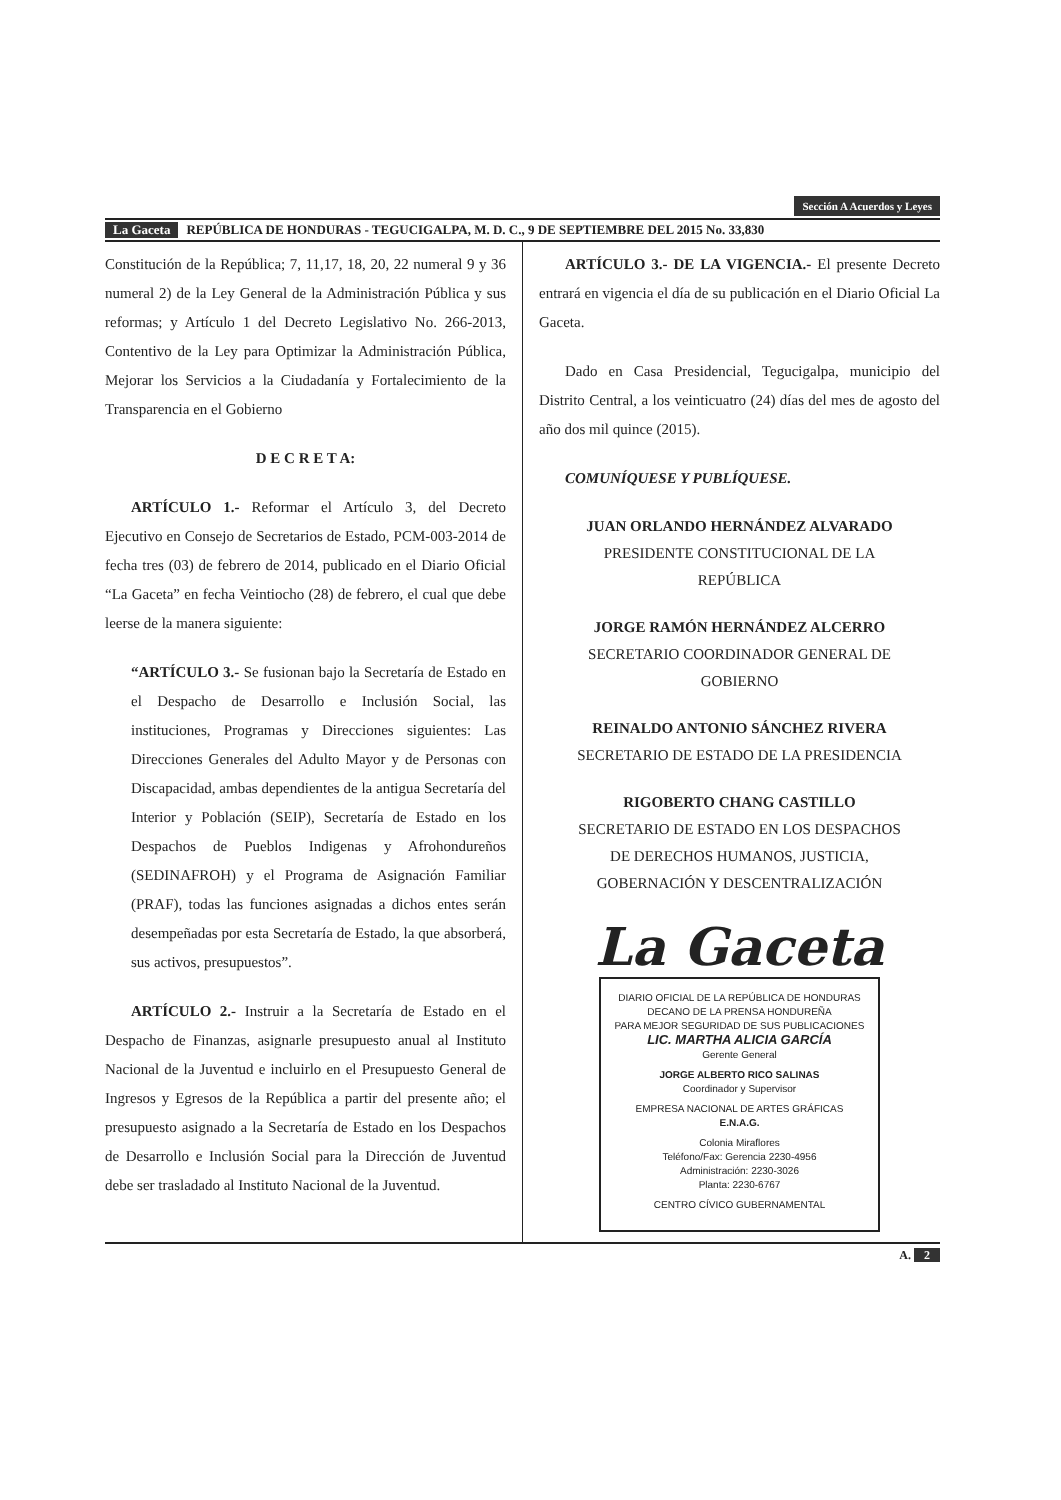Sección A Acuerdos y Leyes
La Gaceta REPÚBLICA DE HONDURAS - TEGUCIGALPA, M. D. C., 9 DE SEPTIEMBRE DEL 2015 No. 33,830
Constitución de la República; 7, 11,17, 18, 20, 22 numeral 9 y 36 numeral 2) de la Ley General de la Administración Pública y sus reformas; y Artículo 1 del Decreto Legislativo No. 266-2013, Contentivo de la Ley para Optimizar la Administración Pública, Mejorar los Servicios a la Ciudadanía y Fortalecimiento de la Transparencia en el Gobierno
D E C R E T A:
ARTÍCULO 1.- Reformar el Artículo 3, del Decreto Ejecutivo en Consejo de Secretarios de Estado, PCM-003-2014 de fecha tres (03) de febrero de 2014, publicado en el Diario Oficial “La Gaceta” en fecha Veintiocho (28) de febrero, el cual que debe leerse de la manera siguiente:
“ARTÍCULO 3.- Se fusionan bajo la Secretaría de Estado en el Despacho de Desarrollo e Inclusión Social, las instituciones, Programas y Direcciones siguientes: Las Direcciones Generales del Adulto Mayor y de Personas con Discapacidad, ambas dependientes de la antigua Secretaría del Interior y Población (SEIP), Secretaría de Estado en los Despachos de Pueblos Indigenas y Afrohondureños (SEDINAFROH) y el Programa de Asignación Familiar (PRAF), todas las funciones asignadas a dichos entes serán desempeñadas por esta Secretaría de Estado, la que absorberá, sus activos, presupuestos”.
ARTÍCULO 2.- Instruir a la Secretaría de Estado en el Despacho de Finanzas, asignarle presupuesto anual al Instituto Nacional de la Juventud e incluirlo en el Presupuesto General de Ingresos y Egresos de la República a partir del presente año; el presupuesto asignado a la Secretaría de Estado en los Despachos de Desarrollo e Inclusión Social para la Dirección de Juventud debe ser trasladado al Instituto Nacional de la Juventud.
ARTÍCULO 3.- DE LA VIGENCIA.- El presente Decreto entrará en vigencia el día de su publicación en el Diario Oficial La Gaceta.
Dado en Casa Presidencial, Tegucigalpa, municipio del Distrito Central, a los veinticuatro (24) días del mes de agosto del año dos mil quince (2015).
COMUNÍQUESE Y PUBLÍQUESE.
JUAN ORLANDO HERNÁNDEZ ALVARADO
PRESIDENTE CONSTITUCIONAL DE LA
REPÚBLICA
JORGE RAMÓN HERNÁNDEZ ALCERRO
SECRETARIO COORDINADOR GENERAL DE
GOBIERNO
REINALDO ANTONIO SÁNCHEZ RIVERA
SECRETARIO DE ESTADO DE LA PRESIDENCIA
RIGOBERTO CHANG CASTILLO
SECRETARIO DE ESTADO EN LOS DESPACHOS
DE DERECHOS HUMANOS, JUSTICIA,
GOBERNACIÓN Y DESCENTRALIZACIÓN
La Gaceta
DIARIO OFICIAL DE LA REPÚBLICA DE HONDURAS
DECANO DE LA PRENSA HONDUREÑA
PARA MEJOR SEGURIDAD DE SUS PUBLICACIONES
LIC. MARTHA ALICIA GARCÍA
Gerente General
JORGE ALBERTO RICO SALINAS
Coordinador y Supervisor
EMPRESA NACIONAL DE ARTES GRÁFICAS
E.N.A.G.
Colonia Miraflores
Teléfono/Fax: Gerencia 2230-4956
Administración: 2230-3026
Planta: 2230-6767
CENTRO CÍVICO GUBERNAMENTAL
A. 2